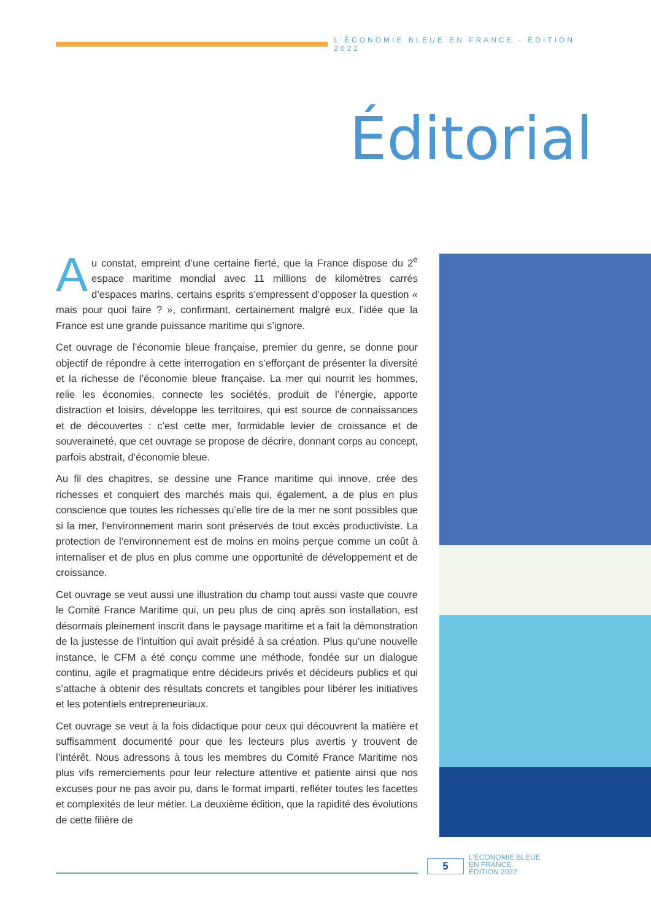L’ÉCONOMIE BLEUE EN FRANCE - ÉDITION 2022
Éditorial
Au constat, empreint d’une certaine fierté, que la France dispose du 2<sup>e</sup> espace maritime mondial avec 11 millions de kilomètres carrés d’espaces marins, certains esprits s’empressent d’opposer la question « mais pour quoi faire ? », confirmant, certainement malgré eux, l’idée que la France est une grande puissance maritime qui s’ignore.
Cet ouvrage de l’économie bleue française, premier du genre, se donne pour objectif de répondre à cette interrogation en s’efforçant de présenter la diversité et la richesse de l’économie bleue française. La mer qui nourrit les hommes, relie les économies, connecte les sociétés, produit de l’énergie, apporte distraction et loisirs, développe les territoires, qui est source de connaissances et de découvertes : c’est cette mer, formidable levier de croissance et de souveraineté, que cet ouvrage se propose de décrire, donnant corps au concept, parfois abstrait, d’économie bleue.
Au fil des chapitres, se dessine une France maritime qui innove, crée des richesses et conquiert des marchés mais qui, également, a de plus en plus conscience que toutes les richesses qu’elle tire de la mer ne sont possibles que si la mer, l’environnement marin sont préservés de tout excès productiviste. La protection de l’environnement est de moins en moins perçue comme un coût à internaliser et de plus en plus comme une opportunité de développement et de croissance.
Cet ouvrage se veut aussi une illustration du champ tout aussi vaste que couvre le Comité France Maritime qui, un peu plus de cinq après son installation, est désormais pleinement inscrit dans le paysage maritime et a fait la démonstration de la justesse de l’intuition qui avait présidé à sa création. Plus qu’une nouvelle instance, le CFM a été conçu comme une méthode, fondée sur un dialogue continu, agile et pragmatique entre décideurs privés et décideurs publics et qui s’attache à obtenir des résultats concrets et tangibles pour libérer les initiatives et les potentiels entrepreneuriaux.
Cet ouvrage se veut à la fois didactique pour ceux qui découvrent la matière et suffisamment documenté pour que les lecteurs plus avertis y trouvent de l’intérêt. Nous adressons à tous les membres du Comité France Maritime nos plus vifs remerciements pour leur relecture attentive et patiente ainsi que nos excuses pour ne pas avoir pu, dans le format imparti, refléter toutes les facettes et complexités de leur métier. La deuxième édition, que la rapidité des évolutions de cette filière de
5
L’ÉCONOMIE BLEUE
EN FRANCE
ÉDITION 2022